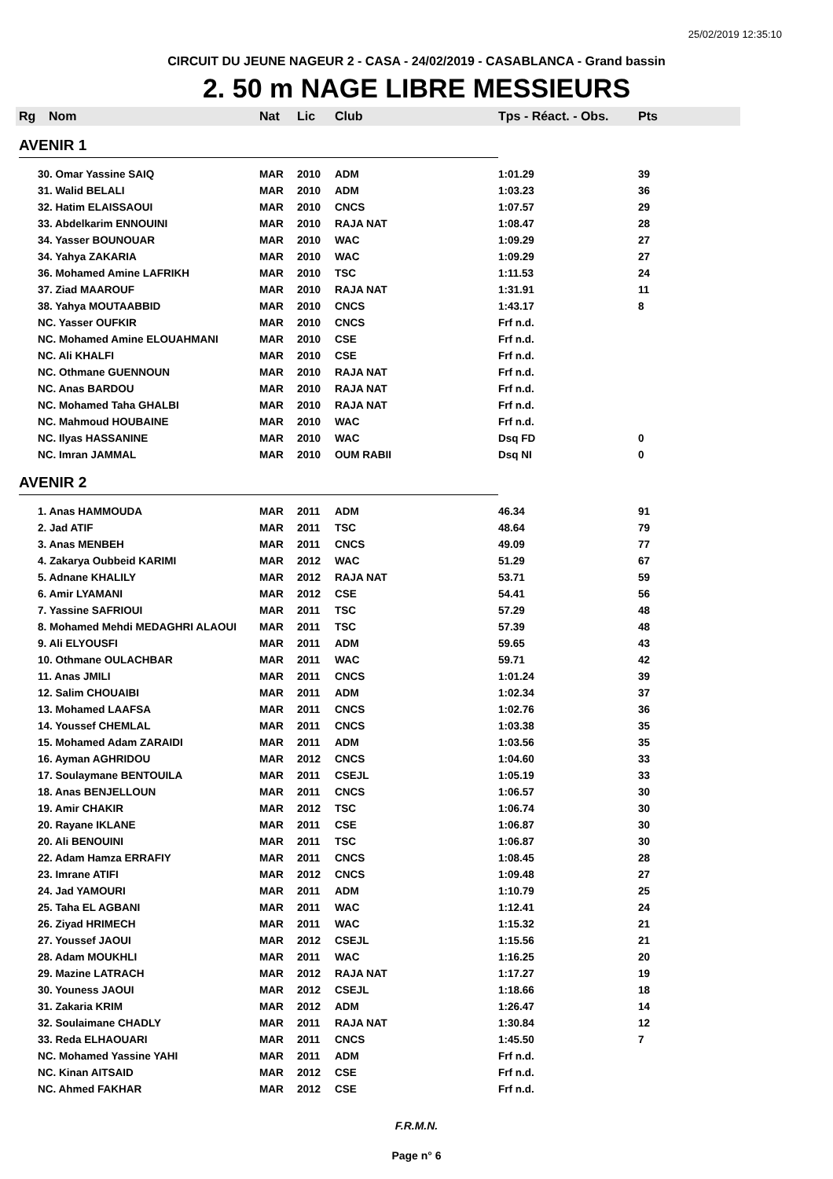25/02/2019 12:35:10
CIRCUIT DU JEUNE NAGEUR 2 - CASA - 24/02/2019 - CASABLANCA - Grand bassin
2. 50 m NAGE LIBRE MESSIEURS
| Rg | Nom | Nat | Lic | Club | Tps - Réact. - Obs. | Pts |
| --- | --- | --- | --- | --- | --- | --- |
| AVENIR 1 | | | | | | |
| 30. Omar Yassine SAIQ | | MAR | 2010 | ADM | 1:01.29 | 39 |
| 31. Walid BELALI | | MAR | 2010 | ADM | 1:03.23 | 36 |
| 32. Hatim ELAISSAOUI | | MAR | 2010 | CNCS | 1:07.57 | 29 |
| 33. Abdelkarim ENNOUINI | | MAR | 2010 | RAJA NAT | 1:08.47 | 28 |
| 34. Yasser BOUNOUAR | | MAR | 2010 | WAC | 1:09.29 | 27 |
| 34. Yahya ZAKARIA | | MAR | 2010 | WAC | 1:09.29 | 27 |
| 36. Mohamed Amine LAFRIKH | | MAR | 2010 | TSC | 1:11.53 | 24 |
| 37. Ziad MAAROUF | | MAR | 2010 | RAJA NAT | 1:31.91 | 11 |
| 38. Yahya MOUTAABBID | | MAR | 2010 | CNCS | 1:43.17 | 8 |
| NC. Yasser OUFKIR | | MAR | 2010 | CNCS | Frf n.d. | |
| NC. Mohamed Amine ELOUAHMANI | | MAR | 2010 | CSE | Frf n.d. | |
| NC. Ali KHALFI | | MAR | 2010 | CSE | Frf n.d. | |
| NC. Othmane GUENNOUN | | MAR | 2010 | RAJA NAT | Frf n.d. | |
| NC. Anas BARDOU | | MAR | 2010 | RAJA NAT | Frf n.d. | |
| NC. Mohamed Taha GHALBI | | MAR | 2010 | RAJA NAT | Frf n.d. | |
| NC. Mahmoud HOUBAINE | | MAR | 2010 | WAC | Frf n.d. | |
| NC. Ilyas HASSANINE | | MAR | 2010 | WAC | Dsq FD | 0 |
| NC. Imran JAMMAL | | MAR | 2010 | OUM RABII | Dsq NI | 0 |
| AVENIR 2 | | | | | | |
| 1. Anas HAMMOUDA | | MAR | 2011 | ADM | 46.34 | 91 |
| 2. Jad ATIF | | MAR | 2011 | TSC | 48.64 | 79 |
| 3. Anas MENBEH | | MAR | 2011 | CNCS | 49.09 | 77 |
| 4. Zakarya Oubbeid KARIMI | | MAR | 2012 | WAC | 51.29 | 67 |
| 5. Adnane KHALILY | | MAR | 2012 | RAJA NAT | 53.71 | 59 |
| 6. Amir LYAMANI | | MAR | 2012 | CSE | 54.41 | 56 |
| 7. Yassine SAFRIOUI | | MAR | 2011 | TSC | 57.29 | 48 |
| 8. Mohamed Mehdi MEDAGHRI ALAOUI | | MAR | 2011 | TSC | 57.39 | 48 |
| 9. Ali ELYOUSFI | | MAR | 2011 | ADM | 59.65 | 43 |
| 10. Othmane OULACHBAR | | MAR | 2011 | WAC | 59.71 | 42 |
| 11. Anas JMILI | | MAR | 2011 | CNCS | 1:01.24 | 39 |
| 12. Salim CHOUAIBI | | MAR | 2011 | ADM | 1:02.34 | 37 |
| 13. Mohamed LAAFSA | | MAR | 2011 | CNCS | 1:02.76 | 36 |
| 14. Youssef CHEMLAL | | MAR | 2011 | CNCS | 1:03.38 | 35 |
| 15. Mohamed Adam ZARAIDI | | MAR | 2011 | ADM | 1:03.56 | 35 |
| 16. Ayman AGHRIDOU | | MAR | 2012 | CNCS | 1:04.60 | 33 |
| 17. Soulaymane BENTOUILA | | MAR | 2011 | CSEJL | 1:05.19 | 33 |
| 18. Anas BENJELLOUN | | MAR | 2011 | CNCS | 1:06.57 | 30 |
| 19. Amir CHAKIR | | MAR | 2012 | TSC | 1:06.74 | 30 |
| 20. Rayane IKLANE | | MAR | 2011 | CSE | 1:06.87 | 30 |
| 20. Ali BENOUINI | | MAR | 2011 | TSC | 1:06.87 | 30 |
| 22. Adam Hamza ERRAFIY | | MAR | 2011 | CNCS | 1:08.45 | 28 |
| 23. Imrane ATIFI | | MAR | 2012 | CNCS | 1:09.48 | 27 |
| 24. Jad YAMOURI | | MAR | 2011 | ADM | 1:10.79 | 25 |
| 25. Taha EL AGBANI | | MAR | 2011 | WAC | 1:12.41 | 24 |
| 26. Ziyad HRIMECH | | MAR | 2011 | WAC | 1:15.32 | 21 |
| 27. Youssef JAOUI | | MAR | 2012 | CSEJL | 1:15.56 | 21 |
| 28. Adam MOUKHLI | | MAR | 2011 | WAC | 1:16.25 | 20 |
| 29. Mazine LATRACH | | MAR | 2012 | RAJA NAT | 1:17.27 | 19 |
| 30. Youness JAOUI | | MAR | 2012 | CSEJL | 1:18.66 | 18 |
| 31. Zakaria KRIM | | MAR | 2012 | ADM | 1:26.47 | 14 |
| 32. Soulaimane CHADLY | | MAR | 2011 | RAJA NAT | 1:30.84 | 12 |
| 33. Reda ELHAOUARI | | MAR | 2011 | CNCS | 1:45.50 | 7 |
| NC. Mohamed Yassine YAHI | | MAR | 2011 | ADM | Frf n.d. | |
| NC. Kinan AITSAID | | MAR | 2012 | CSE | Frf n.d. | |
| NC. Ahmed FAKHAR | | MAR | 2012 | CSE | Frf n.d. | |
F.R.M.N.
Page n° 6